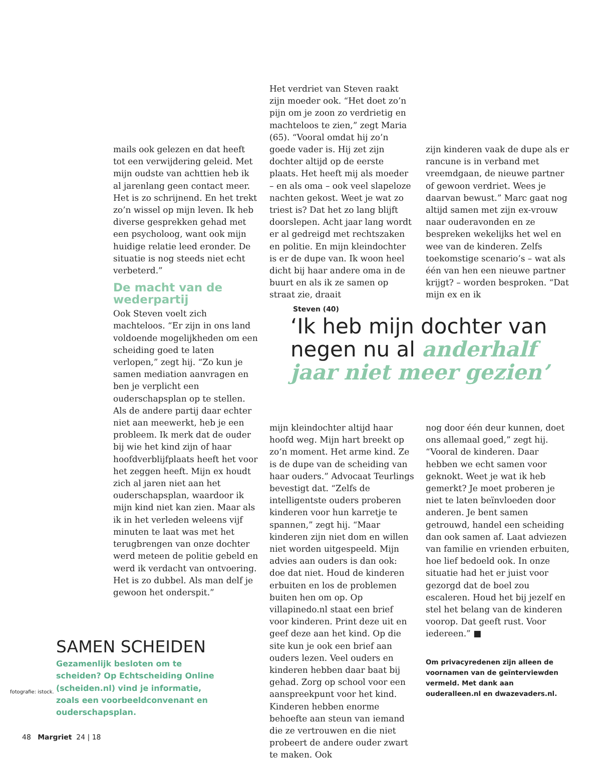mails ook gelezen en dat heeft tot een verwijdering geleid. Met mijn oudste van achttien heb ik al jarenlang geen contact meer. Het is zo schrijnend. En het trekt zo’n wissel op mijn leven. Ik heb diverse gesprekken gehad met een psycholoog, want ook mijn huidige relatie leed eronder. De situatie is nog steeds niet echt verbeterd.”
De macht van de wederpartij
Ook Steven voelt zich machteloos. “Er zijn in ons land voldoende mogelijkheden om een scheiding goed te laten verlopen,” zegt hij. “Zo kun je samen mediation aanvragen en ben je verplicht een ouderschapsplan op te stellen. Als de andere partij daar echter niet aan meewerkt, heb je een probleem. Ik merk dat de ouder bij wie het kind zijn of haar hoofdverblijfplaats heeft het voor het zeggen heeft. Mijn ex houdt zich al jaren niet aan het ouderschapsplan, waardoor ik mijn kind niet kan zien. Maar als ik in het verleden weleens vijf minuten te laat was met het terugbrengen van onze dochter werd meteen de politie gebeld en werd ik verdacht van ontvoering. Het is zo dubbel. Als man delf je gewoon het onderspit.”
Het verdriet van Steven raakt zijn moeder ook. “Het doet zo’n pijn om je zoon zo verdrietig en machteloos te zien,” zegt Maria (65). “Vooral omdat hij zo’n goede vader is. Hij zet zijn dochter altijd op de eerste plaats. Het heeft mij als moeder – en als oma – ook veel slapeloze nachten gekost. Weet je wat zo triest is? Dat het zo lang blijft doorslepen. Acht jaar lang wordt er al gedreigd met rechtszaken en politie. En mijn kleindochter is er de dupe van. Ik woon heel dicht bij haar andere oma in de buurt en als ik ze samen op straat zie, draait
zijn kinderen vaak de dupe als er rancune is in verband met vreemdgaan, de nieuwe partner of gewoon verdriet. Wees je daarvan bewust.” Marc gaat nog altijd samen met zijn ex-vrouw naar ouderavonden en ze bespreken wekelijks het wel en wee van de kinderen. Zelfs toekomstige scenario’s – wat als één van hen een nieuwe partner krijgt? – worden besproken. “Dat mijn ex en ik
Steven (40)
‘Ik heb mijn dochter van negen nu al anderhalf jaar niet meer gezien’
mijn kleindochter altijd haar hoofd weg. Mijn hart breekt op zo’n moment. Het arme kind. Ze is de dupe van de scheiding van haar ouders.” Advocaat Teurlings bevestigt dat. “Zelfs de intelligentste ouders proberen kinderen voor hun karretje te spannen,” zegt hij. “Maar kinderen zijn niet dom en willen niet worden uitgespeeld. Mijn advies aan ouders is dan ook: doe dat niet. Houd de kinderen erbuiten en los de problemen buiten hen om op. Op villapinedo.nl staat een brief voor kinderen. Print deze uit en geef deze aan het kind. Op die site kun je ook een brief aan ouders lezen. Veel ouders en kinderen hebben daar baat bij gehad. Zorg op school voor een aanspreekpunt voor het kind. Kinderen hebben enorme behoefte aan steun van iemand die ze vertrouwen en die niet probeert de andere ouder zwart te maken. Ook
nog door één deur kunnen, doet ons allemaal goed,” zegt hij. “Vooral de kinderen. Daar hebben we echt samen voor geknokt. Weet je wat ik heb gemerkt? Je moet proberen je niet te laten beïnvloeden door anderen. Je bent samen getrouwd, handel een scheiding dan ook samen af. Laat adviezen van familie en vrienden erbuiten, hoe lief bedoeld ook. In onze situatie had het er juist voor gezorgd dat de boel zou escaleren. Houd het bij jezelf en stel het belang van de kinderen voorop. Dat geeft rust. Voor iedereen.” ■
Om privacyredenen zijn alleen de voornamen van de geïnterviewden vermeld. Met dank aan ouderalleen.nl en dwazevaders.nl.
SAMEN SCHEIDEN
Gezamenlijk besloten om te scheiden? Op Echtscheiding Online (scheiden.nl) vind je informatie, zoals een voorbeeldconvenant en ouderschapsplan.
fotografie: istock.
48 Margriet 24 | 18